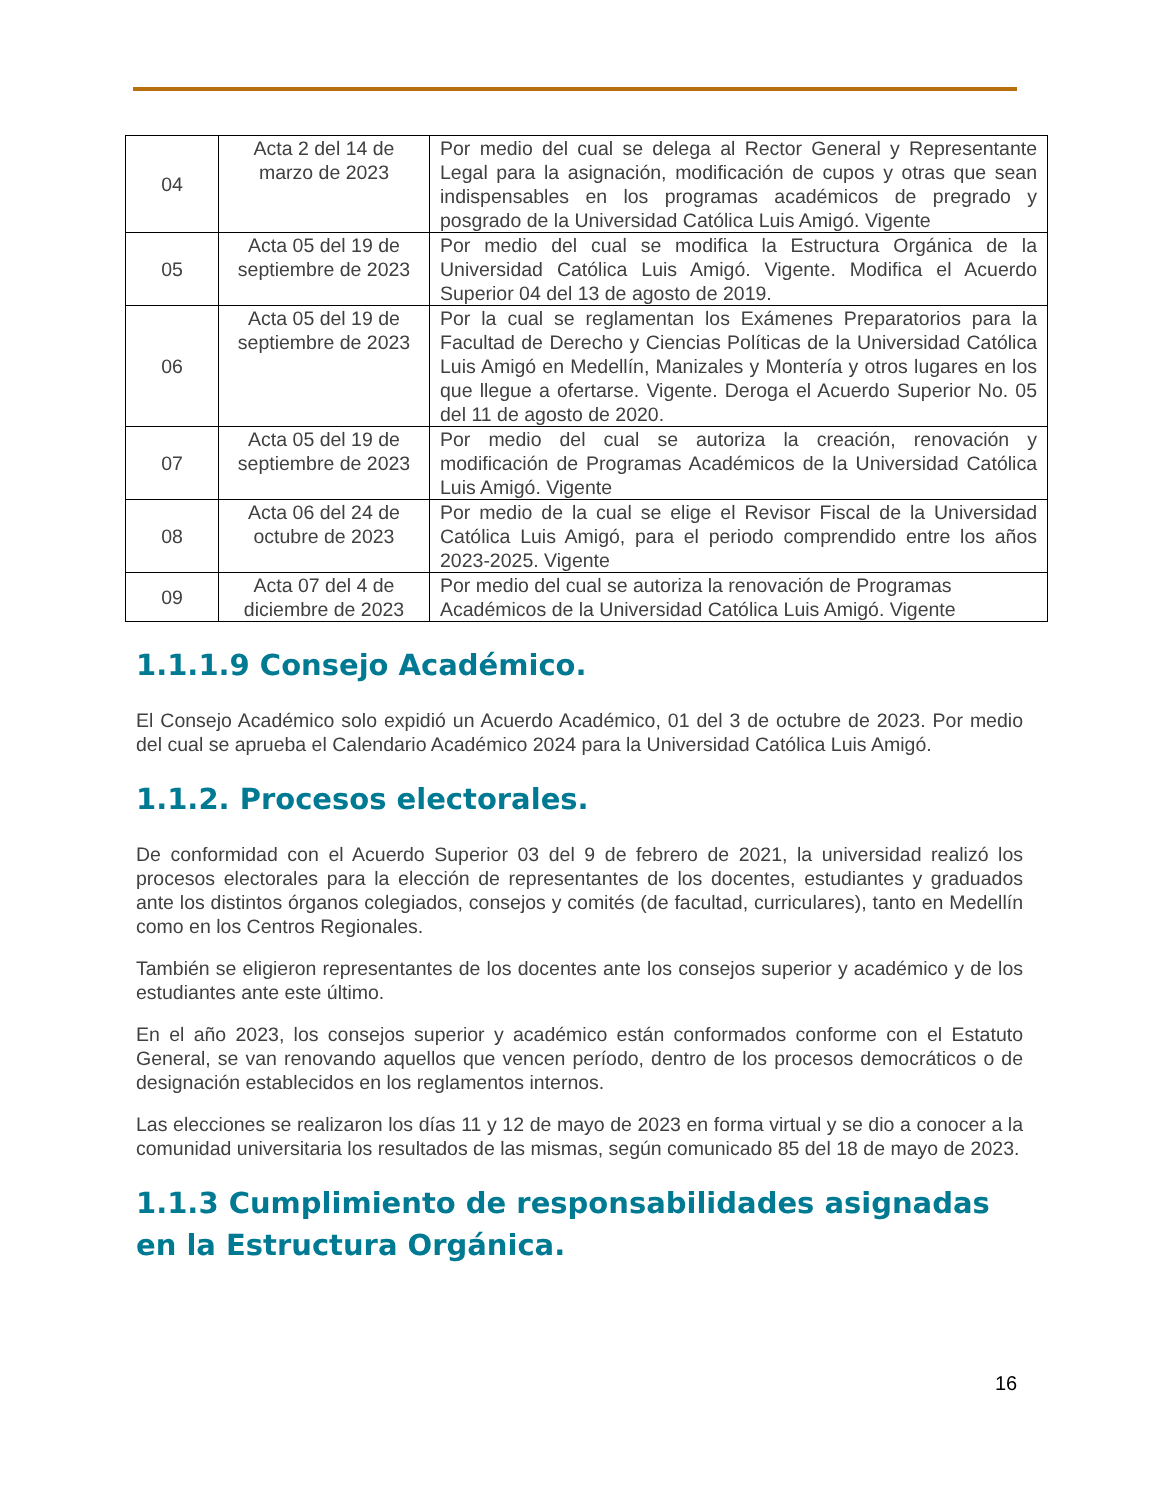| 04 | Acta 2 del 14 de marzo de 2023 | Por medio del cual se delega al Rector General y Representante Legal para la asignación, modificación de cupos y otras que sean indispensables en los programas académicos de pregrado y posgrado de la Universidad Católica Luis Amigó. Vigente |
| 05 | Acta 05 del 19 de septiembre de 2023 | Por medio del cual se modifica la Estructura Orgánica de la Universidad Católica Luis Amigó. Vigente. Modifica el Acuerdo Superior 04 del 13 de agosto de 2019. |
| 06 | Acta 05 del 19 de septiembre de 2023 | Por la cual se reglamentan los Exámenes Preparatorios para la Facultad de Derecho y Ciencias Políticas de la Universidad Católica Luis Amigó en Medellín, Manizales y Montería y otros lugares en los que llegue a ofertarse. Vigente. Deroga el Acuerdo Superior No. 05 del 11 de agosto de 2020. |
| 07 | Acta 05 del 19 de septiembre de 2023 | Por medio del cual se autoriza la creación, renovación y modificación de Programas Académicos de la Universidad Católica Luis Amigó. Vigente |
| 08 | Acta 06 del 24 de octubre de 2023 | Por medio de la cual se elige el Revisor Fiscal de la Universidad Católica Luis Amigó, para el periodo comprendido entre los años 2023-2025. Vigente |
| 09 | Acta 07 del 4 de diciembre de 2023 | Por medio del cual se autoriza la renovación de Programas Académicos de la Universidad Católica Luis Amigó. Vigente |
1.1.1.9 Consejo Académico.
El Consejo Académico solo expidió un Acuerdo Académico, 01 del 3 de octubre de 2023. Por medio del cual se aprueba el Calendario Académico 2024 para la Universidad Católica Luis Amigó.
1.1.2. Procesos electorales.
De conformidad con el Acuerdo Superior 03 del 9 de febrero de 2021, la universidad realizó los procesos electorales para la elección de representantes de los docentes, estudiantes y graduados ante los distintos órganos colegiados, consejos y comités (de facultad, curriculares), tanto en Medellín como en los Centros Regionales.
También se eligieron representantes de los docentes ante los consejos superior y académico y de los estudiantes ante este último.
En el año 2023, los consejos superior y académico están conformados conforme con el Estatuto General, se van renovando aquellos que vencen período, dentro de los procesos democráticos o de designación establecidos en los reglamentos internos.
Las elecciones se realizaron los días 11 y 12 de mayo de 2023 en forma virtual y se dio a conocer a la comunidad universitaria los resultados de las mismas, según comunicado 85 del 18 de mayo de 2023.
1.1.3 Cumplimiento de responsabilidades asignadas en la Estructura Orgánica.
16